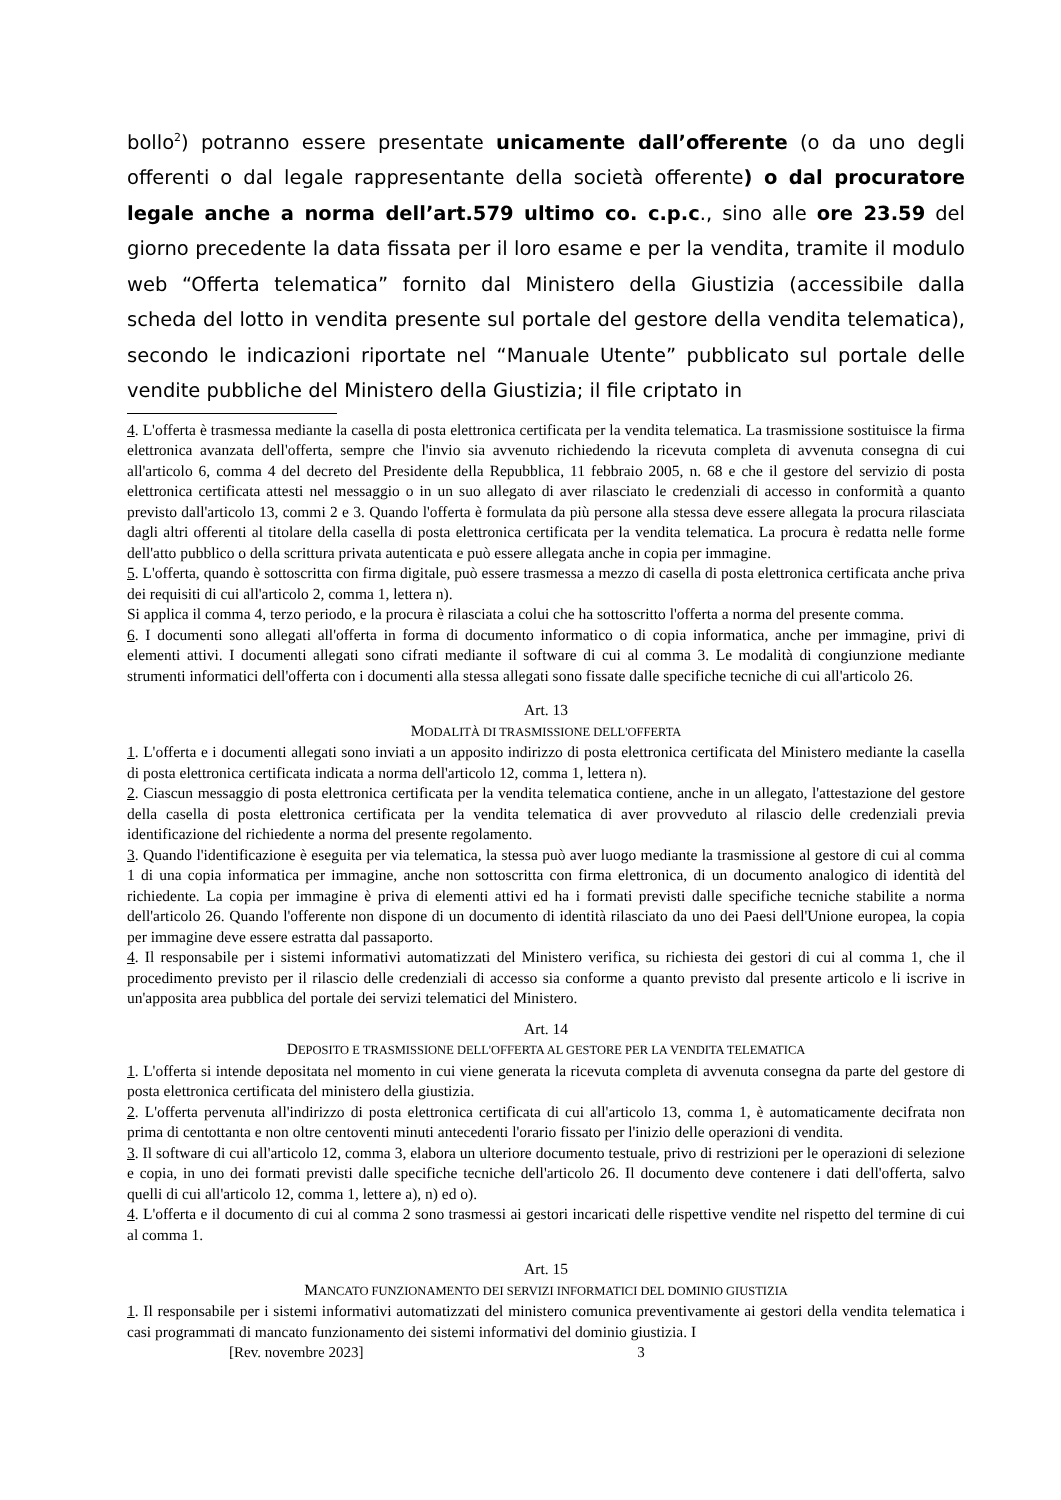bollo<sup>2</sup>) potranno essere presentate unicamente dall’offerente (o da uno degli offerenti o dal legale rappresentante della società offerente) o dal procuratore legale anche a norma dell’art.579 ultimo co. c.p.c., sino alle ore 23.59 del giorno precedente la data fissata per il loro esame e per la vendita, tramite il modulo web “Offerta telematica” fornito dal Ministero della Giustizia (accessibile dalla scheda del lotto in vendita presente sul portale del gestore della vendita telematica), secondo le indicazioni riportate nel “Manuale Utente” pubblicato sul portale delle vendite pubbliche del Ministero della Giustizia; il file criptato in
4. L'offerta è trasmessa mediante la casella di posta elettronica certificata per la vendita telematica. La trasmissione sostituisce la firma elettronica avanzata dell'offerta, sempre che l'invio sia avvenuto richiedendo la ricevuta completa di avvenuta consegna di cui all'articolo 6, comma 4 del decreto del Presidente della Repubblica, 11 febbraio 2005, n. 68 e che il gestore del servizio di posta elettronica certificata attesti nel messaggio o in un suo allegato di aver rilasciato le credenziali di accesso in conformità a quanto previsto dall'articolo 13, commi 2 e 3. Quando l'offerta è formulata da più persone alla stessa deve essere allegata la procura rilasciata dagli altri offerenti al titolare della casella di posta elettronica certificata per la vendita telematica. La procura è redatta nelle forme dell'atto pubblico o della scrittura privata autenticata e può essere allegata anche in copia per immagine.
5. L'offerta, quando è sottoscritta con firma digitale, può essere trasmessa a mezzo di casella di posta elettronica certificata anche priva dei requisiti di cui all'articolo 2, comma 1, lettera n).
Si applica il comma 4, terzo periodo, e la procura è rilasciata a colui che ha sottoscritto l'offerta a norma del presente comma.
6. I documenti sono allegati all'offerta in forma di documento informatico o di copia informatica, anche per immagine, privi di elementi attivi. I documenti allegati sono cifrati mediante il software di cui al comma 3. Le modalità di congiunzione mediante strumenti informatici dell'offerta con i documenti alla stessa allegati sono fissate dalle specifiche tecniche di cui all'articolo 26.
Art. 13
MODALITÀ DI TRASMISSIONE DELL'OFFERTA
1. L'offerta e i documenti allegati sono inviati a un apposito indirizzo di posta elettronica certificata del Ministero mediante la casella di posta elettronica certificata indicata a norma dell'articolo 12, comma 1, lettera n).
2. Ciascun messaggio di posta elettronica certificata per la vendita telematica contiene, anche in un allegato, l'attestazione del gestore della casella di posta elettronica certificata per la vendita telematica di aver provveduto al rilascio delle credenziali previa identificazione del richiedente a norma del presente regolamento.
3. Quando l'identificazione è eseguita per via telematica, la stessa può aver luogo mediante la trasmissione al gestore di cui al comma 1 di una copia informatica per immagine, anche non sottoscritta con firma elettronica, di un documento analogico di identità del richiedente. La copia per immagine è priva di elementi attivi ed ha i formati previsti dalle specifiche tecniche stabilite a norma dell'articolo 26. Quando l'offerente non dispone di un documento di identità rilasciato da uno dei Paesi dell'Unione europea, la copia per immagine deve essere estratta dal passaporto.
4. Il responsabile per i sistemi informativi automatizzati del Ministero verifica, su richiesta dei gestori di cui al comma 1, che il procedimento previsto per il rilascio delle credenziali di accesso sia conforme a quanto previsto dal presente articolo e li iscrive in un'apposita area pubblica del portale dei servizi telematici del Ministero.
Art. 14
DEPOSITO E TRASMISSIONE DELL'OFFERTA AL GESTORE PER LA VENDITA TELEMATICA
1. L'offerta si intende depositata nel momento in cui viene generata la ricevuta completa di avvenuta consegna da parte del gestore di posta elettronica certificata del ministero della giustizia.
2. L'offerta pervenuta all'indirizzo di posta elettronica certificata di cui all'articolo 13, comma 1, è automaticamente decifrata non prima di centottanta e non oltre centoventi minuti antecedenti l'orario fissato per l'inizio delle operazioni di vendita.
3. Il software di cui all'articolo 12, comma 3, elabora un ulteriore documento testuale, privo di restrizioni per le operazioni di selezione e copia, in uno dei formati previsti dalle specifiche tecniche dell'articolo 26. Il documento deve contenere i dati dell'offerta, salvo quelli di cui all'articolo 12, comma 1, lettere a), n) ed o).
4. L'offerta e il documento di cui al comma 2 sono trasmessi ai gestori incaricati delle rispettive vendite nel rispetto del termine di cui al comma 1.
Art. 15
MANCATO FUNZIONAMENTO DEI SERVIZI INFORMATICI DEL DOMINIO GIUSTIZIA
1. Il responsabile per i sistemi informativi automatizzati del ministero comunica preventivamente ai gestori della vendita telematica i casi programmati di mancato funzionamento dei sistemi informativi del dominio giustizia. I
[Rev. novembre 2023] 3